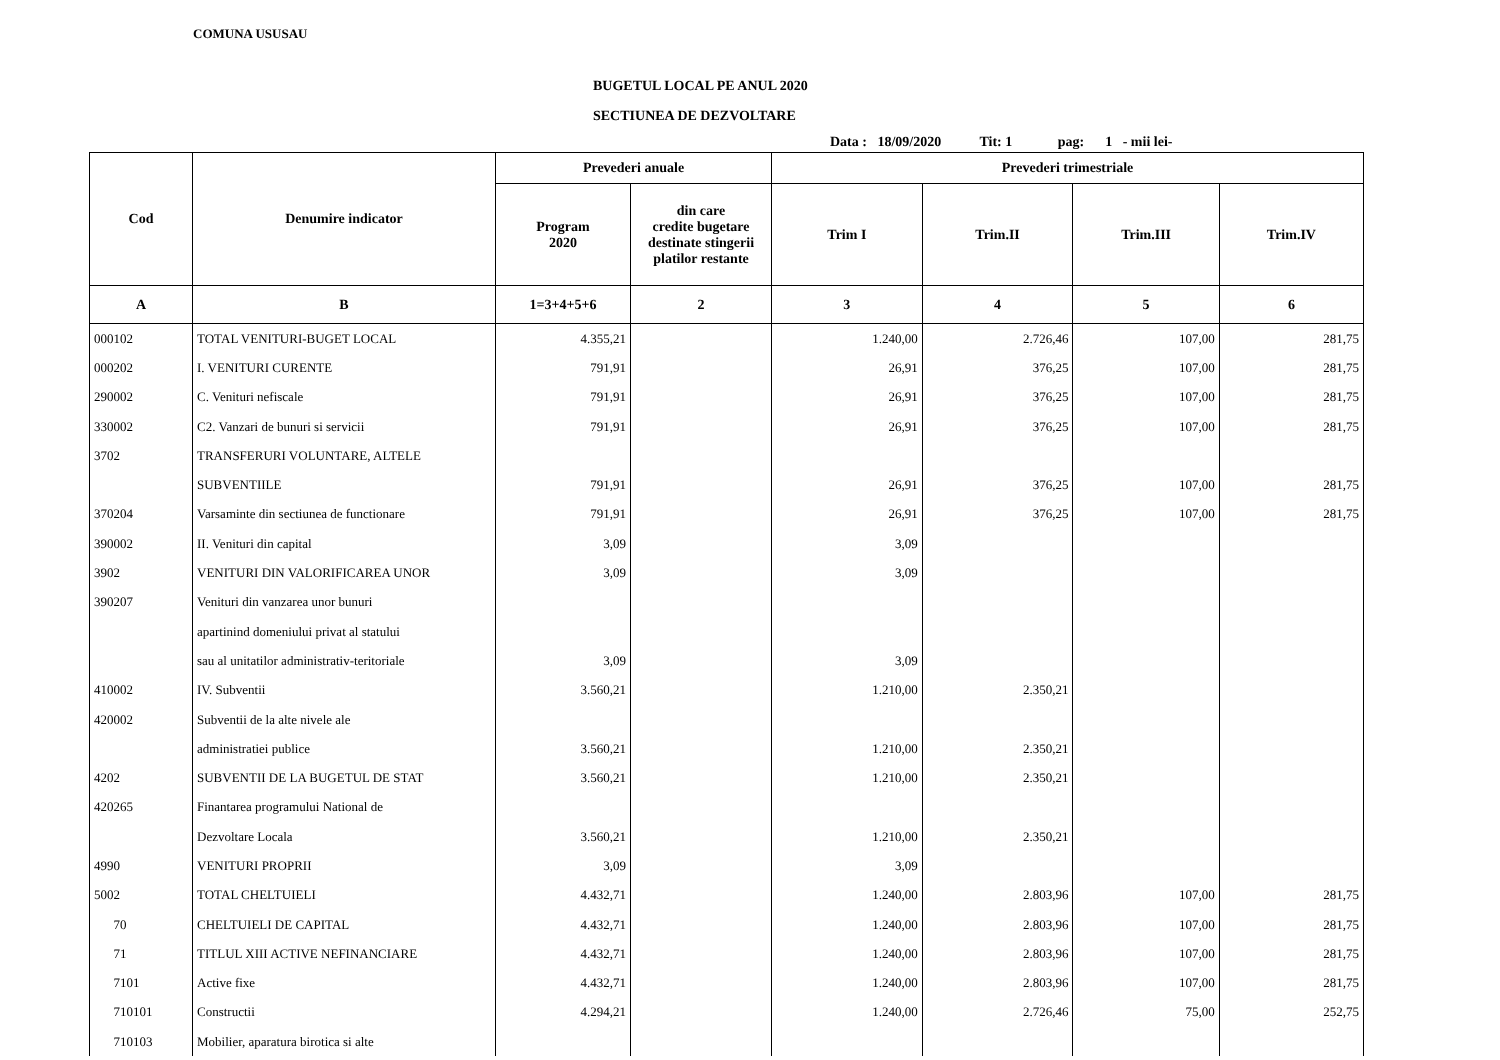COMUNA USUSAU
BUGETUL LOCAL PE ANUL 2020
SECTIUNEA DE DEZVOLTARE
Data : 18/09/2020 Tit: 1 pag: 1 - mii lei-
| Cod | Denumire indicator | Prevederi anuale | | Prevederi trimestriale | | | |
| --- | --- | --- | --- | --- | --- | --- | --- |
| | | Program 2020 | din care credite bugetare destinate stingerii platilor restante | Trim I | Trim.II | Trim.III | Trim.IV |
| A | B | 1=3+4+5+6 | 2 | 3 | 4 | 5 | 6 |
| 000102 | TOTAL VENITURI-BUGET LOCAL | 4.355,21 | | 1.240,00 | 2.726,46 | 107,00 | 281,75 |
| 000202 | I. VENITURI CURENTE | 791,91 | | 26,91 | 376,25 | 107,00 | 281,75 |
| 290002 | C. Venituri nefiscale | 791,91 | | 26,91 | 376,25 | 107,00 | 281,75 |
| 330002 | C2. Vanzari de bunuri si servicii | 791,91 | | 26,91 | 376,25 | 107,00 | 281,75 |
| 3702 | TRANSFERURI VOLUNTARE, ALTELE | | | | | | |
| | SUBVENTIILE | 791,91 | | 26,91 | 376,25 | 107,00 | 281,75 |
| 370204 | Varsaminte din sectiunea de functionare | 791,91 | | 26,91 | 376,25 | 107,00 | 281,75 |
| 390002 | II. Venituri din capital | 3,09 | | 3,09 | | | |
| 3902 | VENITURI DIN VALORIFICAREA UNOR | 3,09 | | 3,09 | | | |
| 390207 | Venituri din vanzarea unor bunuri | | | | | | |
| | apartinind domeniului privat al statului | | | | | | |
| | sau al unitatilor administrativ-teritoriale | 3,09 | | 3,09 | | | |
| 410002 | IV. Subventii | 3.560,21 | | 1.210,00 | 2.350,21 | | |
| 420002 | Subventii de la alte nivele ale | | | | | | |
| | administratiei publice | 3.560,21 | | 1.210,00 | 2.350,21 | | |
| 4202 | SUBVENTII DE LA BUGETUL DE STAT | 3.560,21 | | 1.210,00 | 2.350,21 | | |
| 420265 | Finantarea programului National de | | | | | | |
| | Dezvoltare Locala | 3.560,21 | | 1.210,00 | 2.350,21 | | |
| 4990 | VENITURI PROPRII | 3,09 | | 3,09 | | | |
| 5002 | TOTAL CHELTUIELI | 4.432,71 | | 1.240,00 | 2.803,96 | 107,00 | 281,75 |
| 70 | CHELTUIELI DE CAPITAL | 4.432,71 | | 1.240,00 | 2.803,96 | 107,00 | 281,75 |
| 71 | TITLUL XIII ACTIVE NEFINANCIARE | 4.432,71 | | 1.240,00 | 2.803,96 | 107,00 | 281,75 |
| 7101 | Active fixe | 4.432,71 | | 1.240,00 | 2.803,96 | 107,00 | 281,75 |
| 710101 | Constructii | 4.294,21 | | 1.240,00 | 2.726,46 | 75,00 | 252,75 |
| 710103 | Mobilier, aparatura birotica si alte | | | | | | |